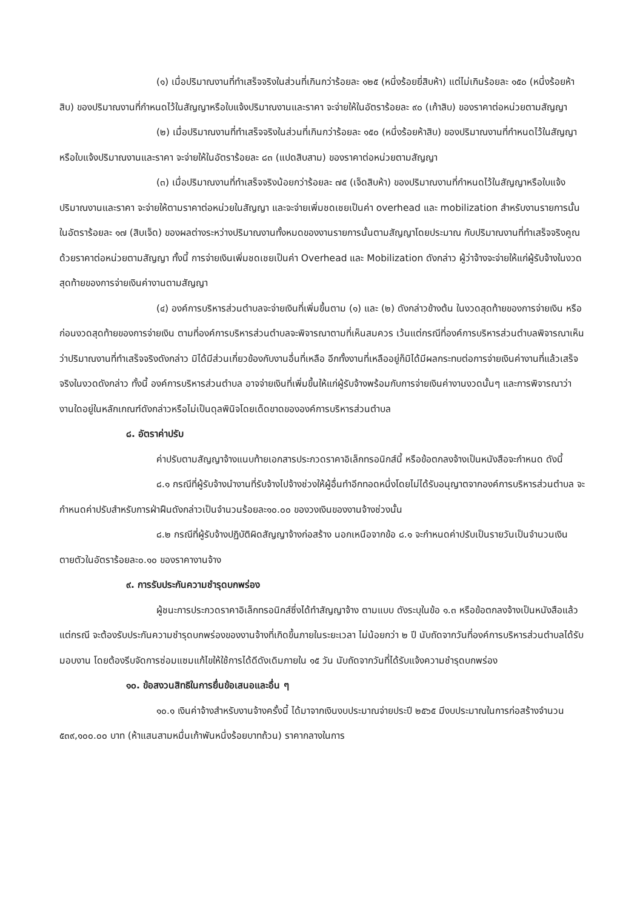(๑) เมื่อปริมาณงานที่ทำเสร็จจริงในส่วนที่เกินกว่าร้อยละ ๑๒๕ (หนึ่งร้อยยี่สิบห้า) แต่ไม่เกินร้อยละ ๑๕๐ (หนึ่งร้อยห้าสิบ) ของปริมาณงานที่กำหนดไว้ในสัญญาหรือใบแจ้งปริมาณงานและราคา จะจ่ายให้ในอัตราร้อยละ ๙๐ (เก้าสิบ) ของราคาต่อหน่วยตามสัญญา
(๒) เมื่อปริมาณงานที่ทำเสร็จจริงในส่วนที่เกินกว่าร้อยละ ๑๕๐ (หนึ่งร้อยห้าสิบ) ของปริมาณงานที่กำหนดไว้ในสัญญาหรือใบแจ้งปริมาณงานและราคา จะจ่ายให้ในอัตราร้อยละ ๘๓ (แปดสิบสาม) ของราคาต่อหน่วยตามสัญญา
(๓) เมื่อปริมาณงานที่ทำเสร็จจริงน้อยกว่าร้อยละ ๗๕ (เจ็ดสิบห้า) ของปริมาณงานที่กำหนดไว้ในสัญญาหรือใบแจ้งปริมาณงานและราคา จะจ่ายให้ตามราคาต่อหน่วยในสัญญา และจะจ่ายเพิ่มชดเชยเป็นค่า overhead และ mobilization สำหรับงานรายการนั้น ในอัตราร้อยละ ๑๗ (สิบเจ็ด) ของผลต่างระหว่างปริมาณงานทั้งหมดของงานรายการนั้นตามสัญญาโดยประมาณ กับปริมาณงานที่ทำเสร็จจริงคูณด้วยราคาต่อหน่วยตามสัญญา ทั้งนี้ การจ่ายเงินเพิ่มชดเชยเป็นค่า Overhead และ Mobilization ดังกล่าว ผู้ว่าจ้างจะจ่ายให้แก่ผู้รับจ้างในงวดสุดท้ายของการจ่ายเงินค่างานตามสัญญา
(๔) องค์การบริหารส่วนตำบลจะจ่ายเงินที่เพิ่มขึ้นตาม (๑) และ (๒) ดังกล่าวข้างต้น ในงวดสุดท้ายของการจ่ายเงิน หรือก่อนงวดสุดท้ายของการจ่ายเงิน ตามที่องค์การบริหารส่วนตำบลจะพิจารณาตามที่เห็นสมควร เว้นแต่กรณีที่องค์การบริหารส่วนตำบลพิจารณาเห็นว่าปริมาณงานที่ทำเสร็จจริงดังกล่าว มิได้มีส่วนเกี่ยวข้องกับงานอื่นที่เหลือ อีกทั้งงานที่เหลืออยู่ก็มิได้มีผลกระทบต่อการจ่ายเงินค่างานที่แล้วเสร็จจริงในงวดดังกล่าว ทั้งนี้ องค์การบริหารส่วนตำบล อาจจ่ายเงินที่เพิ่มขึ้นให้แก่ผู้รับจ้างพร้อมกับการจ่ายเงินค่างานงวดนั้นๆ และการพิจารณาว่างานใดอยู่ในหลักเกณฑ์ดังกล่าวหรือไม่เป็นดุลพินิจโดยเด็ดขาดขององค์การบริหารส่วนตำบล
๘. อัตราค่าปรับ
ค่าปรับตามสัญญาจ้างแนบท้ายเอกสารประกวดราคาอิเล็กทรอนิกส์นี้ หรือข้อตกลงจ้างเป็นหนังสือจะกำหนด ดังนี้
๘.๑ กรณีที่ผู้รับจ้างนำงานที่รับจ้างไปจ้างช่วงให้ผู้อื่นทำอีกทอดหนึ่งโดยไม่ได้รับอนุญาตจากองค์การบริหารส่วนตำบล จะกำหนดค่าปรับสำหรับการฝ่าฝืนดังกล่าวเป็นจำนวนร้อยละ๑๐.๐๐ ของวงเงินของงานจ้างช่วงนั้น
๘.๒ กรณีที่ผู้รับจ้างปฏิบัติผิดสัญญาจ้างก่อสร้าง นอกเหนือจากข้อ ๘.๑ จะกำหนดค่าปรับเป็นรายวันเป็นจำนวนเงินตายตัวในอัตราร้อยละ๐.๑๐ ของราคางานจ้าง
๙. การรับประกันความชำรุดบกพร่อง
ผู้ชนะการประกวดราคาอิเล็กทรอนิกส์ซึ่งได้ทำสัญญาจ้าง ตามแบบ ดังระบุในข้อ ๑.๓ หรือข้อตกลงจ้างเป็นหนังสือแล้วแต่กรณี จะต้องรับประกันความชำรุดบกพร่องของงานจ้างที่เกิดขึ้นภายในระยะเวลา ไม่น้อยกว่า ๒ ปี นับถัดจากวันที่องค์การบริหารส่วนตำบลได้รับมอบงาน โดยต้องรีบจัดการซ่อมแซมแก้ไขให้ใช้การได้ดีดังเดิมภายใน ๑๕ วัน นับถัดจากวันที่ได้รับแจ้งความชำรุดบกพร่อง
๑๐. ข้อสงวนสิทธิในการยื่นข้อเสนอและอื่น ๆ
๑๐.๑ เงินค่าจ้างสำหรับงานจ้างครั้งนี้ ได้มาจากเงินงบประมาณจ่ายประปี ๒๕๖๕ มีงบประมาณในการก่อสร้างจำนวน ๕๓๙,๑๐๐.๐๐ บาท (ห้าแสนสามหมื่นเก้าพันหนึ่งร้อยบาทถ้วน) ราคากลางในการ